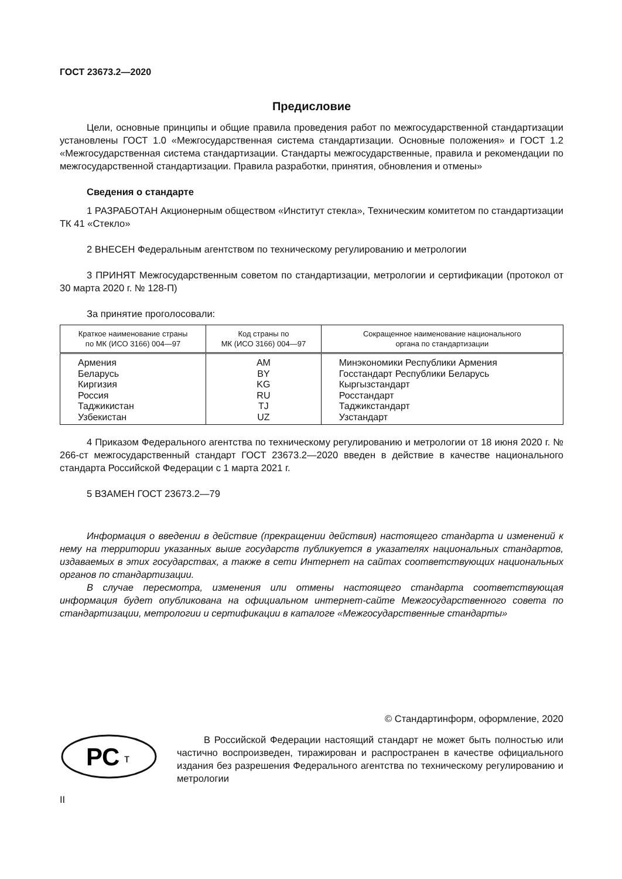ГОСТ 23673.2—2020
Предисловие
Цели, основные принципы и общие правила проведения работ по межгосударственной стандартизации установлены ГОСТ 1.0 «Межгосударственная система стандартизации. Основные положения» и ГОСТ 1.2 «Межгосударственная система стандартизации. Стандарты межгосударственные, правила и рекомендации по межгосударственной стандартизации. Правила разработки, принятия, обновления и отмены»
Сведения о стандарте
1 РАЗРАБОТАН Акционерным обществом «Институт стекла», Техническим комитетом по стандартизации ТК 41 «Стекло»
2 ВНЕСЕН Федеральным агентством по техническому регулированию и метрологии
3 ПРИНЯТ Межгосударственным советом по стандартизации, метрологии и сертификации (протокол от 30 марта 2020 г. № 128-П)
За принятие проголосовали:
| Краткое наименование страны по МК (ИСО 3166) 004—97 | Код страны по МК (ИСО 3166) 004—97 | Сокращенное наименование национального органа по стандартизации |
| --- | --- | --- |
| Армения | AM | Минэкономики Республики Армения |
| Беларусь | BY | Госстандарт Республики Беларусь |
| Киргизия | KG | Кыргызстандарт |
| Россия | RU | Росстандарт |
| Таджикистан | TJ | Таджикстандарт |
| Узбекистан | UZ | Узстандарт |
4 Приказом Федерального агентства по техническому регулированию и метрологии от 18 июня 2020 г. № 266-ст межгосударственный стандарт ГОСТ 23673.2—2020 введен в действие в качестве национального стандарта Российской Федерации с 1 марта 2021 г.
5 ВЗАМЕН ГОСТ 23673.2—79
Информация о введении в действие (прекращении действия) настоящего стандарта и изменений к нему на территории указанных выше государств публикуется в указателях национальных стандартов, издаваемых в этих государствах, а также в сети Интернет на сайтах соответствующих национальных органов по стандартизации.
В случае пересмотра, изменения или отмены настоящего стандарта соответствующая информация будет опубликована на официальном интернет-сайте Межгосударственного совета по стандартизации, метрологии и сертификации в каталоге «Межгосударственные стандарты»
© Стандартинформ, оформление, 2020
РС
т
В Российской Федерации настоящий стандарт не может быть полностью или частично воспроизведен, тиражирован и распространен в качестве официального издания без разрешения Федерального агентства по техническому регулированию и метрологии
II